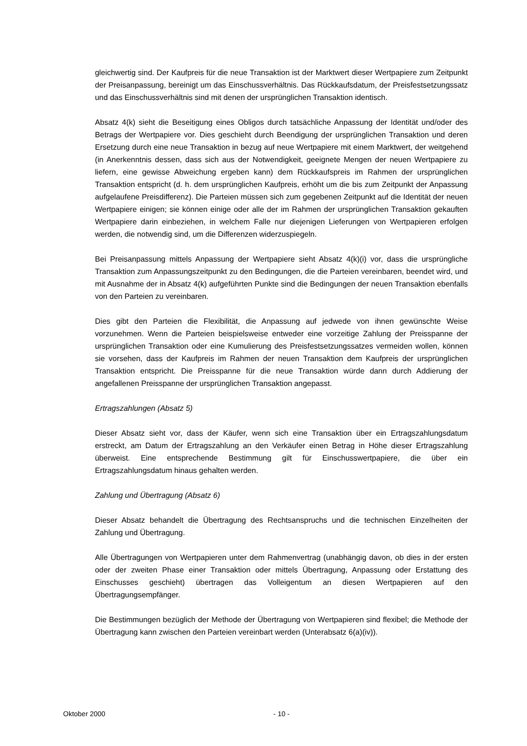gleichwertig sind. Der Kaufpreis für die neue Transaktion ist der Marktwert dieser Wertpapiere zum Zeitpunkt der Preisanpassung, bereinigt um das Einschussverhältnis. Das Rückkaufsdatum, der Preisfestsetzungssatz und das Einschussverhältnis sind mit denen der ursprünglichen Transaktion identisch.
Absatz 4(k) sieht die Beseitigung eines Obligos durch tatsächliche Anpassung der Identität und/oder des Betrags der Wertpapiere vor. Dies geschieht durch Beendigung der ursprünglichen Transaktion und deren Ersetzung durch eine neue Transaktion in bezug auf neue Wertpapiere mit einem Marktwert, der weitgehend (in Anerkenntnis dessen, dass sich aus der Notwendigkeit, geeignete Mengen der neuen Wertpapiere zu liefern, eine gewisse Abweichung ergeben kann) dem Rückkaufspreis im Rahmen der ursprünglichen Transaktion entspricht (d. h. dem ursprünglichen Kaufpreis, erhöht um die bis zum Zeitpunkt der Anpassung aufgelaufene Preisdifferenz). Die Parteien müssen sich zum gegebenen Zeitpunkt auf die Identität der neuen Wertpapiere einigen; sie können einige oder alle der im Rahmen der ursprünglichen Transaktion gekauften Wertpapiere darin einbeziehen, in welchem Falle nur diejenigen Lieferungen von Wertpapieren erfolgen werden, die notwendig sind, um die Differenzen widerzuspiegeln.
Bei Preisanpassung mittels Anpassung der Wertpapiere sieht Absatz 4(k)(i) vor, dass die ursprüngliche Transaktion zum Anpassungszeitpunkt zu den Bedingungen, die die Parteien vereinbaren, beendet wird, und mit Ausnahme der in Absatz 4(k) aufgeführten Punkte sind die Bedingungen der neuen Transaktion ebenfalls von den Parteien zu vereinbaren.
Dies gibt den Parteien die Flexibilität, die Anpassung auf jedwede von ihnen gewünschte Weise vorzunehmen. Wenn die Parteien beispielsweise entweder eine vorzeitige Zahlung der Preisspanne der ursprünglichen Transaktion oder eine Kumulierung des Preisfestsetzungssatzes vermeiden wollen, können sie vorsehen, dass der Kaufpreis im Rahmen der neuen Transaktion dem Kaufpreis der ursprünglichen Transaktion entspricht. Die Preisspanne für die neue Transaktion würde dann durch Addierung der angefallenen Preisspanne der ursprünglichen Transaktion angepasst.
Ertragszahlungen (Absatz 5)
Dieser Absatz sieht vor, dass der Käufer, wenn sich eine Transaktion über ein Ertragszahlungsdatum erstreckt, am Datum der Ertragszahlung an den Verkäufer einen Betrag in Höhe dieser Ertragszahlung überweist. Eine entsprechende Bestimmung gilt für Einschusswertpapiere, die über ein Ertragszahlungsdatum hinaus gehalten werden.
Zahlung und Übertragung (Absatz 6)
Dieser Absatz behandelt die Übertragung des Rechtsanspruchs und die technischen Einzelheiten der Zahlung und Übertragung.
Alle Übertragungen von Wertpapieren unter dem Rahmenvertrag (unabhängig davon, ob dies in der ersten oder der zweiten Phase einer Transaktion oder mittels Übertragung, Anpassung oder Erstattung des Einschusses geschieht) übertragen das Volleigentum an diesen Wertpapieren auf den Übertragungsempfänger.
Die Bestimmungen bezüglich der Methode der Übertragung von Wertpapieren sind flexibel; die Methode der Übertragung kann zwischen den Parteien vereinbart werden (Unterabsatz 6(a)(iv)).
Oktober 2000 - 10 -